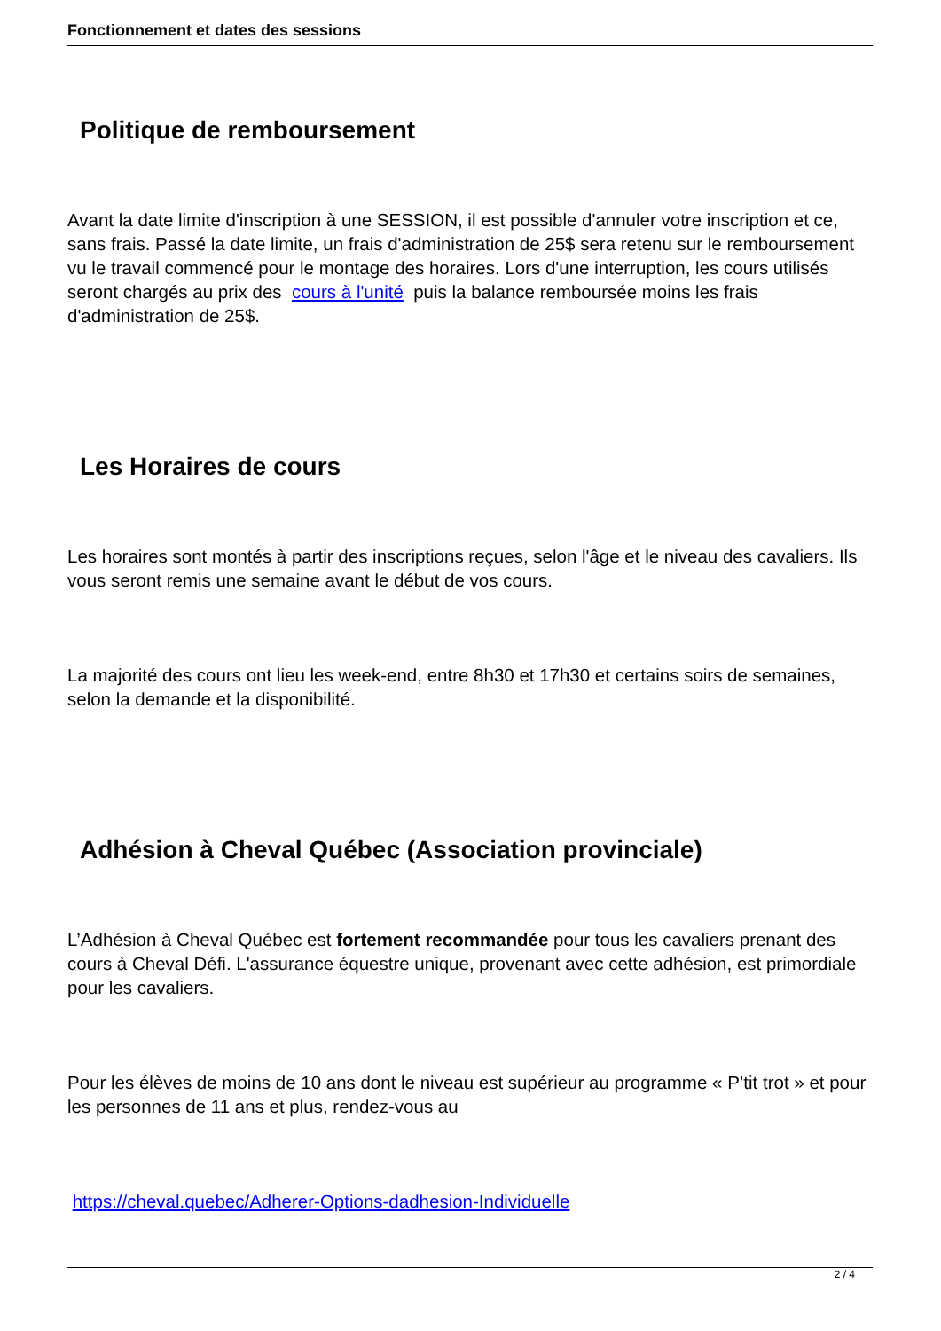Fonctionnement et dates des sessions
Politique de remboursement
Avant la date limite d'inscription à une SESSION, il est possible d'annuler votre inscription et ce, sans frais. Passé la date limite, un frais d'administration de 25$ sera retenu sur le remboursement vu le travail commencé pour le montage des horaires. Lors d'une interruption, les cours utilisés seront chargés au prix des cours à l'unité puis la balance remboursée moins les frais d'administration de 25$.
Les Horaires de cours
Les horaires sont montés à partir des inscriptions reçues, selon l'âge et le niveau des cavaliers. Ils vous seront remis une semaine avant le début de vos cours.
La majorité des cours ont lieu les week-end, entre 8h30 et 17h30 et certains soirs de semaines, selon la demande et la disponibilité.
Adhésion à Cheval Québec (Association provinciale)
L’Adhésion à Cheval Québec est fortement recommandée pour tous les cavaliers prenant des cours à Cheval Défi. L'assurance équestre unique, provenant avec cette adhésion, est primordiale pour les cavaliers.
Pour les élèves de moins de 10 ans dont le niveau est supérieur au programme « P’tit trot » et pour les personnes de 11 ans et plus, rendez-vous au
https://cheval.quebec/Adherer-Options-dadhesion-Individuelle
2 / 4